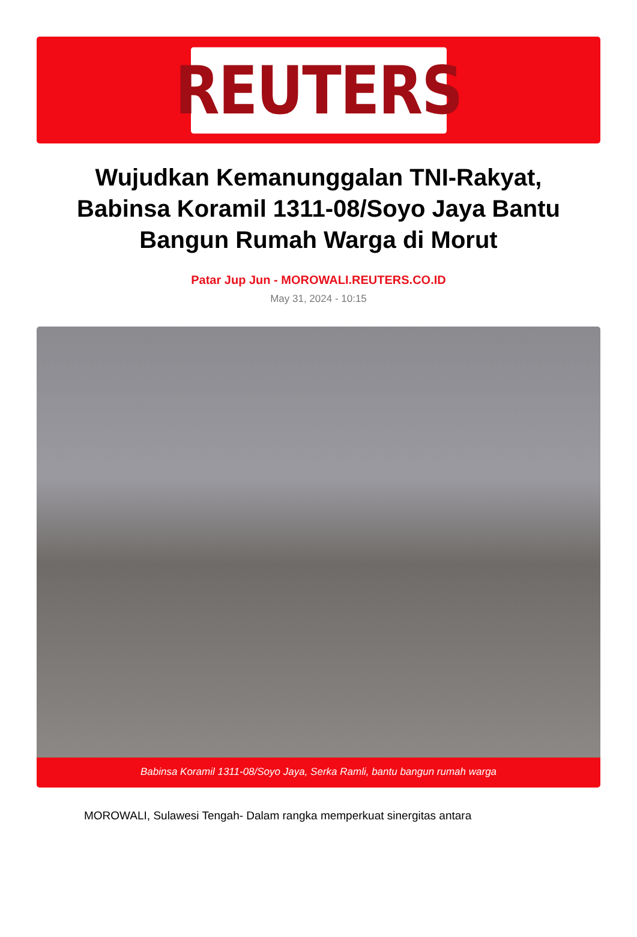REUTERS
Wujudkan Kemanunggalan TNI-Rakyat, Babinsa Koramil 1311-08/Soyo Jaya Bantu Bangun Rumah Warga di Morut
Patar Jup Jun - MOROWALI.REUTERS.CO.ID
May 31, 2024 - 10:15
Babinsa Koramil 1311-08/Soyo Jaya, Serka Ramli, bantu bangun rumah warga
MOROWALI, Sulawesi Tengah- Dalam rangka memperkuat sinergitas antara